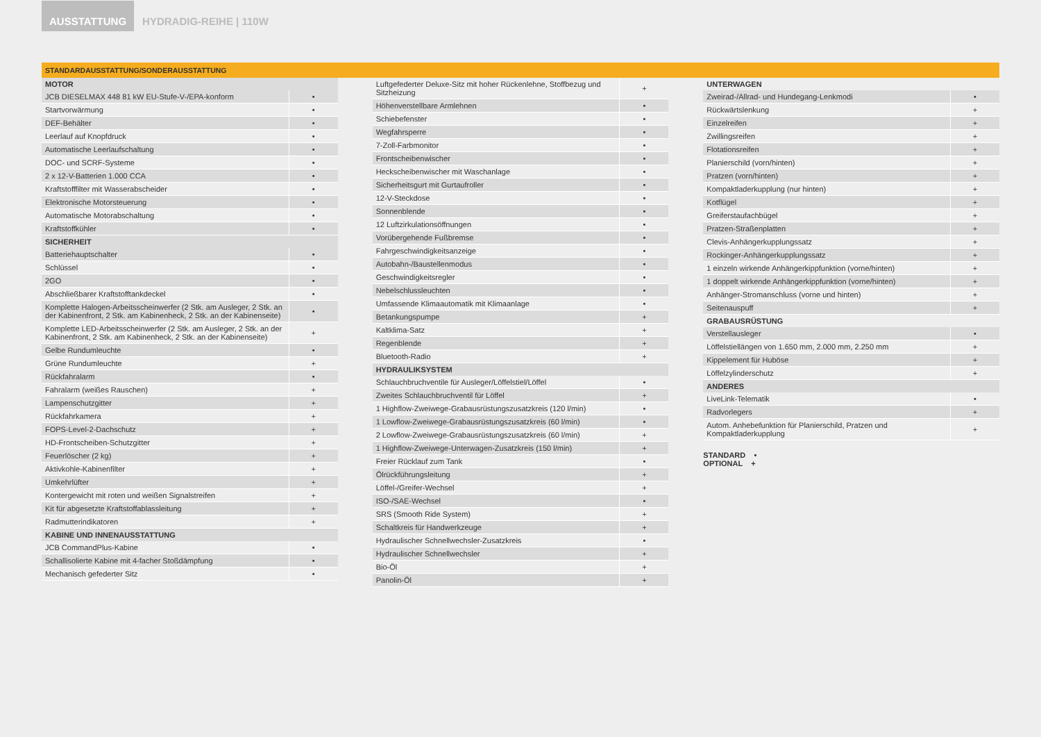AUSSTATTUNG
HYDRADIG-REIHE | 110W
STANDARDAUSSTATTUNG/SONDERAUSSTATTUNG
| MOTOR | |
| --- | --- |
| JCB DIESELMAX 448 81 kW EU-Stufe-V-/EPA-konform | • |
| Startvorwärmung | • |
| DEF-Behälter | • |
| Leerlauf auf Knopfdruck | • |
| Automatische Leerlaufschaltung | • |
| DOC- und SCRF-Systeme | • |
| 2 x 12-V-Batterien 1.000 CCA | • |
| Kraftstofffilter mit Wasserabscheider | • |
| Elektronische Motorsteuerung | • |
| Automatische Motorabschaltung | • |
| Kraftstoffkühler | • |
| SICHERHEIT | |
| Batteriehauptschalter | • |
| Schlüssel | • |
| 2GO | • |
| Abschließbarer Kraftstofftankdeckel | • |
| Komplette Halogen-Arbeitsscheinwerfer (2 Stk. am Ausleger, 2 Stk. an der Kabinenfront, 2 Stk. am Kabinenheck, 2 Stk. an der Kabinenseite) | • |
| Komplette LED-Arbeitsscheinwerfer (2 Stk. am Ausleger, 2 Stk. an der Kabinenfront, 2 Stk. am Kabinenheck, 2 Stk. an der Kabinenseite) | + |
| Gelbe Rundumleuchte | • |
| Grüne Rundumleuchte | + |
| Rückfahralarm | • |
| Fahralarm (weißes Rauschen) | + |
| Lampenschutzgitter | + |
| Rückfahrkamera | + |
| FOPS-Level-2-Dachschutz | + |
| HD-Frontscheiben-Schutzgitter | + |
| Feuerlöscher (2 kg) | + |
| Aktivkohle-Kabinenfilter | + |
| Umkehrlüfter | + |
| Kontergewicht mit roten und weißen Signalstreifen | + |
| Kit für abgesetzte Kraftstoffablassleitung | + |
| Radmutterindikatoren | + |
| KABINE UND INNENAUSSTATTUNG | |
| JCB CommandPlus-Kabine | • |
| Schallisolierte Kabine mit 4-facher Stoßdämpfung | • |
| Mechanisch gefederter Sitz | • |
| Luftgefederter Deluxe-Sitz mit hoher Rückenlehne, Stoffbezug und Sitzheizung | + |
| Höhenverstellbare Armlehnen | • |
| Schiebefenster | • |
| Wegfahrsperre | • |
| 7-Zoll-Farbmonitor | • |
| Frontscheibenwischer | • |
| Heckscheibenwischer mit Waschanlage | • |
| Sicherheitsgurt mit Gurtaufroller | • |
| 12-V-Steckdose | • |
| Sonnenblende | • |
| 12 Luftzirkulationsöffnungen | • |
| Vorübergehende Fußbremse | • |
| Fahrgeschwindigkeitsanzeige | • |
| Autobahn-/Baustellenmodus | • |
| Geschwindigkeitsregler | • |
| Nebelschlussleuchten | • |
| Umfassende Klimaautomatik mit Klimaanlage | • |
| Betankungspumpe | + |
| Kaltklima-Satz | + |
| Regenblende | + |
| Bluetooth-Radio | + |
| HYDRAULIKSYSTEM | |
| Schlauchbruchventile für Ausleger/Löffelstiel/Löffel | • |
| Zweites Schlauchbruchventil für Löffel | + |
| 1 Highflow-Zweiwege-Grabausrüstungszusatzkreis (120 l/min) | • |
| 1 Lowflow-Zweiwege-Grabausrüstungszusatzkreis (60 l/min) | • |
| 2 Lowflow-Zweiwege-Grabausrüstungszusatzkreis (60 l/min) | + |
| 1 Highflow-Zweiwege-Unterwagen-Zusatzkreis (150 l/min) | + |
| Freier Rücklauf zum Tank | • |
| Ölrückführungsleitung | + |
| Löffel-/Greifer-Wechsel | + |
| ISO-/SAE-Wechsel | • |
| SRS (Smooth Ride System) | + |
| Schaltkreis für Handwerkzeuge | + |
| Hydraulischer Schnellwechsler-Zusatzkreis | • |
| Hydraulischer Schnellwechsler | + |
| Bio-Öl | + |
| Panolin-Öl | + |
| UNTERWAGEN | |
| --- | --- |
| Zweirad-/Allrad- und Hundegang-Lenkmodi | • |
| Rückwärtslenkung | + |
| Einzelreifen | + |
| Zwillingsreifen | + |
| Flotationsreifen | + |
| Planierschild (vorn/hinten) | + |
| Pratzen (vorn/hinten) | + |
| Kompaktladerkupplung (nur hinten) | + |
| Kotflügel | + |
| Greiferstaufachbügel | + |
| Pratzen-Straßenplatten | + |
| Clevis-Anhängerkupplungssatz | + |
| Rockinger-Anhängerkupplungssatz | + |
| 1 einzeln wirkende Anhängerkippfunktion (vorne/hinten) | + |
| 1 doppelt wirkende Anhängerkippfunktion (vorne/hinten) | + |
| Anhänger-Stromanschluss (vorne und hinten) | + |
| Seitenauspuff | + |
| GRABAUSRÜSTUNG | |
| Verstellausleger | • |
| Löffelstiellängen von 1.650 mm, 2.000 mm, 2.250 mm | + |
| Kippelement für Huböse | + |
| Löffelzylinderschutz | + |
| ANDERES | |
| LiveLink-Telematik | • |
| Radvorlegers | + |
| Autom. Anhebefunktion für Planierschild, Pratzen und Kompaktladerkupplung | + |
STANDARD •
OPTIONAL +